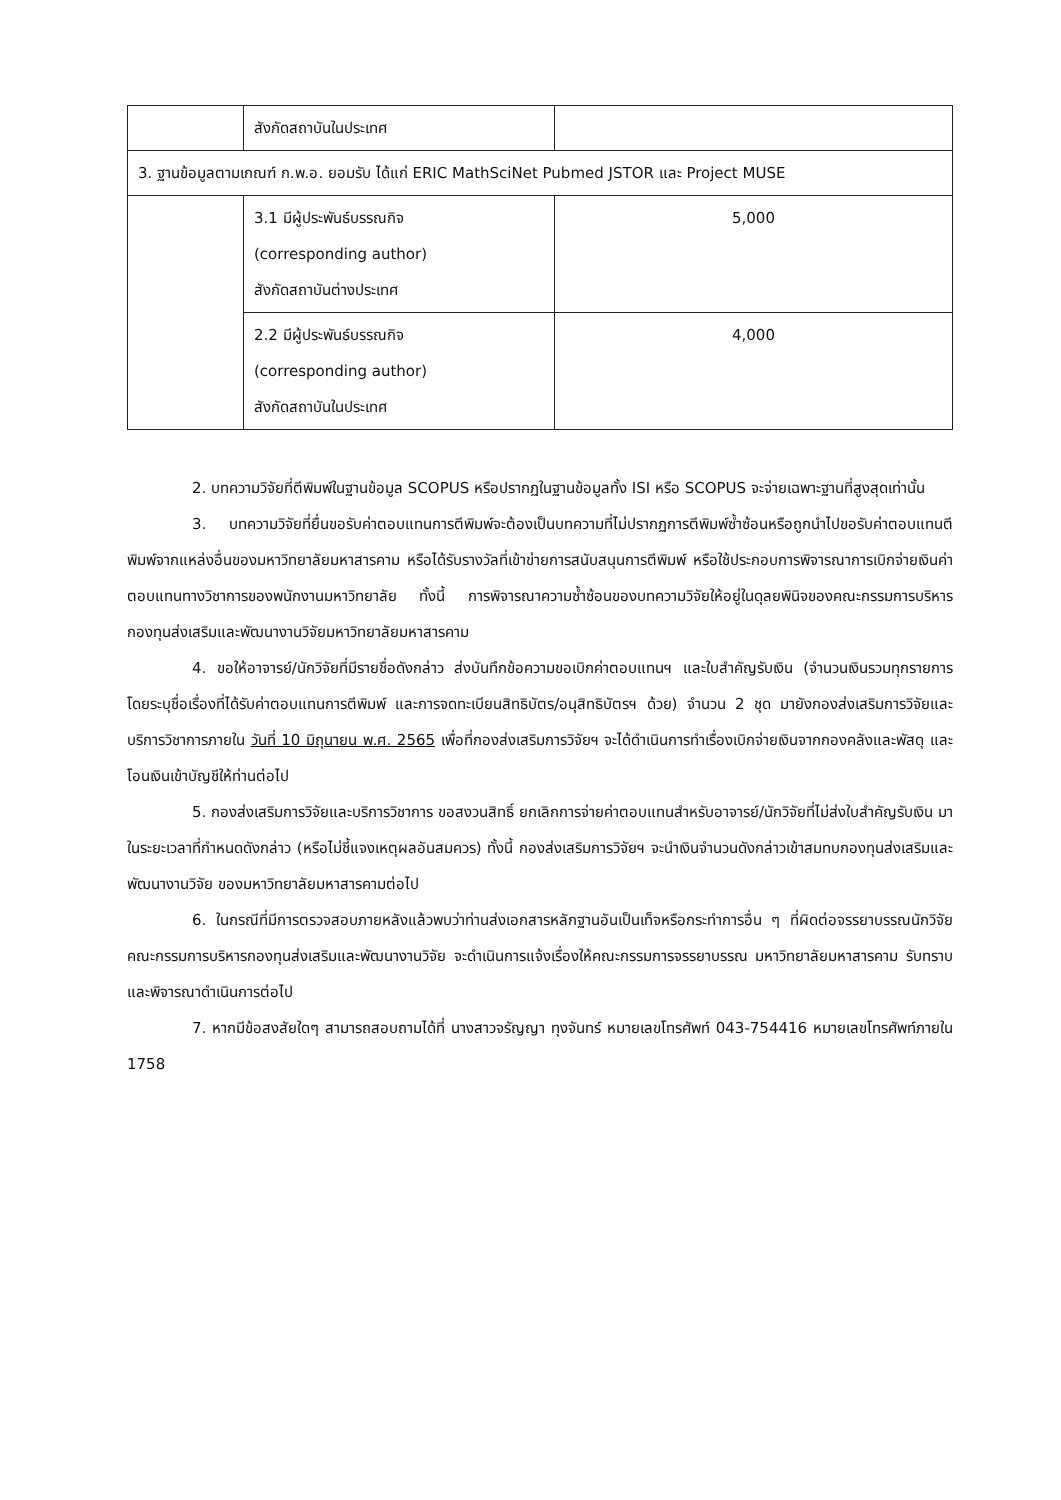| | สังกัดสถาบันในประเทศ | |
| 3. ฐานข้อมูลตามเกณฑ์ ก.พ.อ. ยอมรับ ได้แก่ ERIC MathSciNet Pubmed JSTOR และ Project MUSE | | |
| | 3.1 มีผู้ประพันธ์บรรณกิจ (corresponding author) สังกัดสถาบันต่างประเทศ | 5,000 |
| | 2.2 มีผู้ประพันธ์บรรณกิจ (corresponding author) สังกัดสถาบันในประเทศ | 4,000 |
2. บทความวิจัยที่ตีพิมพ์ในฐานข้อมูล SCOPUS หรือปรากฏในฐานข้อมูลทั้ง ISI หรือ SCOPUS จะจ่ายเฉพาะฐานที่สูงสุดเท่านั้น
3. บทความวิจัยที่ยื่นขอรับค่าตอบแทนการตีพิมพ์จะต้องเป็นบทความที่ไม่ปรากฏการตีพิมพ์ซ้ำซ้อนหรือถูกนำไปขอรับค่าตอบแทนตีพิมพ์จากแหล่งอื่นของมหาวิทยาลัยมหาสารคาม หรือได้รับรางวัลที่เข้าข่ายการสนับสนุนการตีพิมพ์ หรือใช้ประกอบการพิจารณาการเบิกจ่ายเงินค่าตอบแทนทางวิชาการของพนักงานมหาวิทยาลัย ทั้งนี้ การพิจารณาความซ้ำซ้อนของบทความวิจัยให้อยู่ในดุลยพินิจของคณะกรรมการบริหารกองทุนส่งเสริมและพัฒนางานวิจัยมหาวิทยาลัยมหาสารคาม
4. ขอให้อาจารย์/นักวิจัยที่มีรายชื่อดังกล่าว ส่งบันทึกข้อความขอเบิกค่าตอบแทนฯ และใบสำคัญรับเงิน (จำนวนเงินรวมทุกรายการ โดยระบุชื่อเรื่องที่ได้รับค่าตอบแทนการตีพิมพ์ และการจดทะเบียนสิทธิบัตร/อนุสิทธิบัตรฯ ด้วย) จำนวน 2 ชุด มายังกองส่งเสริมการวิจัยและบริการวิชาการภายใน วันที่ 10 มิถุนายน พ.ศ. 2565 เพื่อที่กองส่งเสริมการวิจัยฯ จะได้ดำเนินการทำเรื่องเบิกจ่ายเงินจากกองคลังและพัสดุ และโอนเงินเข้าบัญชีให้ท่านต่อไป
5. กองส่งเสริมการวิจัยและบริการวิชาการ ขอสงวนสิทธิ์ ยกเลิกการจ่ายค่าตอบแทนสำหรับอาจารย์/นักวิจัยที่ไม่ส่งใบสำคัญรับเงิน มาในระยะเวลาที่กำหนดดังกล่าว (หรือไม่ชี้แจงเหตุผลอันสมควร) ทั้งนี้ กองส่งเสริมการวิจัยฯ จะนำเงินจำนวนดังกล่าวเข้าสมทบกองทุนส่งเสริมและพัฒนางานวิจัย ของมหาวิทยาลัยมหาสารคามต่อไป
6. ในกรณีที่มีการตรวจสอบภายหลังแล้วพบว่าท่านส่งเอกสารหลักฐานอันเป็นเท็จหรือกระทำการอื่น ๆ ที่ผิดต่อจรรยาบรรณนักวิจัย คณะกรรมการบริหารกองทุนส่งเสริมและพัฒนางานวิจัย จะดำเนินการแจ้งเรื่องให้คณะกรรมการจรรยาบรรณ มหาวิทยาลัยมหาสารคาม รับทราบและพิจารณาดำเนินการต่อไป
7. หากมีข้อสงสัยใดๆ สามารถสอบถามได้ที่ นางสาวจรัญญา ทุงจันทร์ หมายเลขโทรศัพท์ 043-754416 หมายเลขโทรศัพท์ภายใน 1758